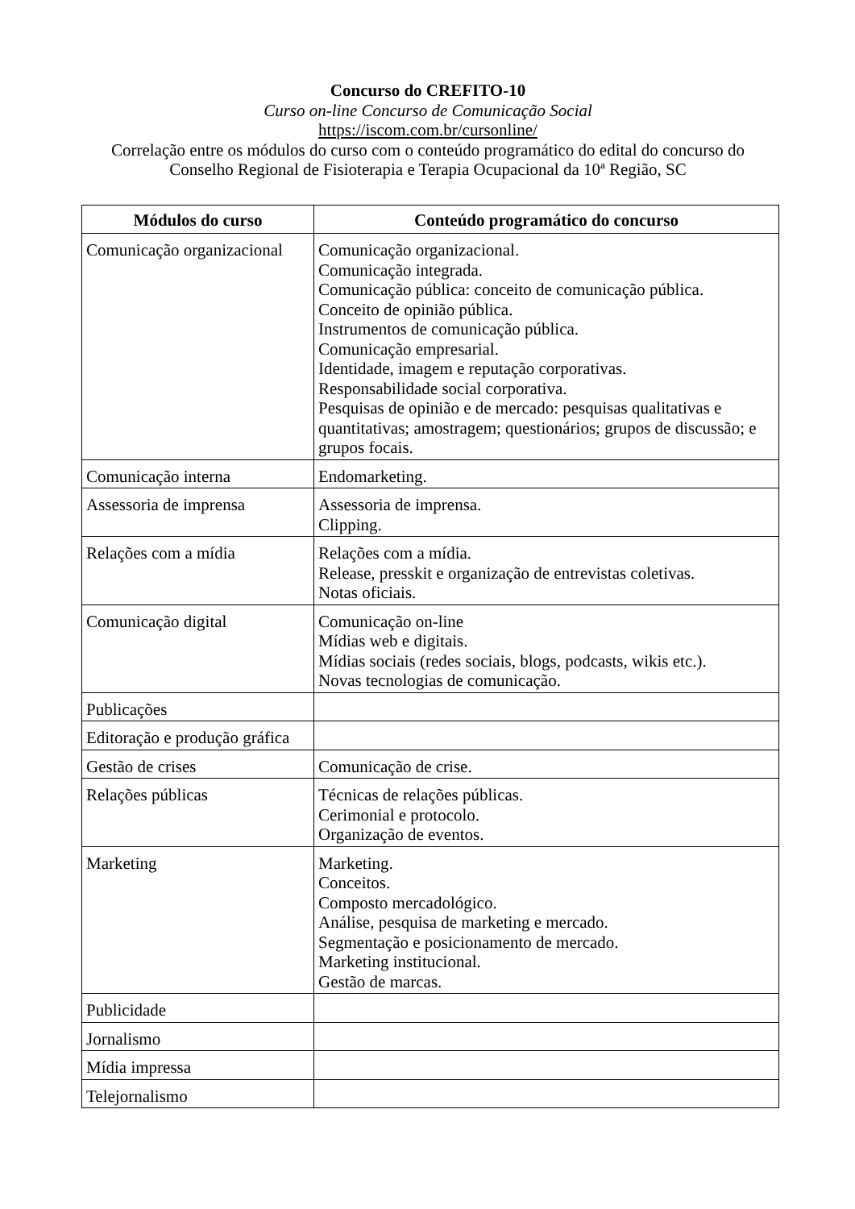Concurso do CREFITO-10
Curso on-line Concurso de Comunicação Social
https://iscom.com.br/cursonline/
Correlação entre os módulos do curso com o conteúdo programático do edital do concurso do Conselho Regional de Fisioterapia e Terapia Ocupacional da 10ª Região, SC
| Módulos do curso | Conteúdo programático do concurso |
| --- | --- |
| Comunicação organizacional | Comunicação organizacional. Comunicação integrada. Comunicação pública: conceito de comunicação pública. Conceito de opinião pública. Instrumentos de comunicação pública. Comunicação empresarial. Identidade, imagem e reputação corporativas. Responsabilidade social corporativa. Pesquisas de opinião e de mercado: pesquisas qualitativas e quantitativas; amostragem; questionários; grupos de discussão; e grupos focais. |
| Comunicação interna | Endomarketing. |
| Assessoria de imprensa | Assessoria de imprensa. Clipping. |
| Relações com a mídia | Relações com a mídia. Release, presskit e organização de entrevistas coletivas. Notas oficiais. |
| Comunicação digital | Comunicação on-line Mídias web e digitais. Mídias sociais (redes sociais, blogs, podcasts, wikis etc.). Novas tecnologias de comunicação. |
| Publicações | |
| Editoração e produção gráfica | |
| Gestão de crises | Comunicação de crise. |
| Relações públicas | Técnicas de relações públicas. Cerimonial e protocolo. Organização de eventos. |
| Marketing | Marketing. Conceitos. Composto mercadológico. Análise, pesquisa de marketing e mercado. Segmentação e posicionamento de mercado. Marketing institucional. Gestão de marcas. |
| Publicidade | |
| Jornalismo | |
| Mídia impressa | |
| Telejornalismo | |